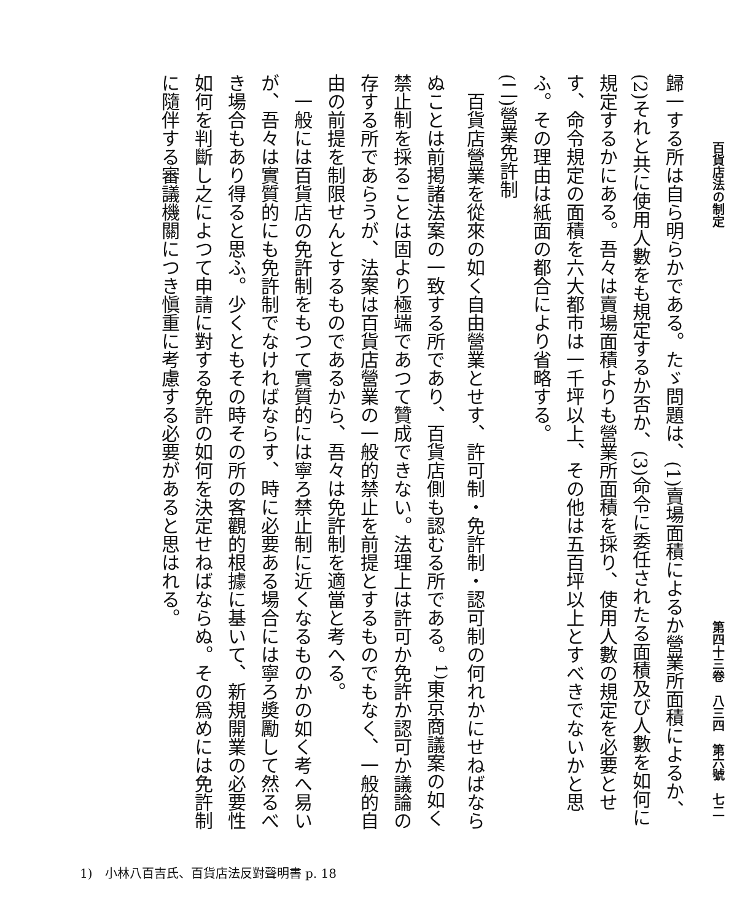百貨店法の制定 第四十三卷　八三四　第六號　七二
歸一する所は自ら明らかである。たゞ問題は、(1)賣場面積によるか營業所面積によるか、(2)それと共に使用人數をも規定するか否か、(3)命令に委任されたる面積及び人數を如何に規定するかにある。吾々は賣場面積よりも營業所面積を採り、使用人數の規定を必要とせす、命令規定の面積を六大都市は一千坪以上、その他は五百坪以上とすべきでないかと思ふ。その理由は紙面の都合により省略する。
(二)營業免許制
　百貨店營業を從來の如く自由營業とせす、許可制・免許制・認可制の何れかにせねばならぬことは前掲諸法案の一致する所であり、百貨店側も認むる所である。<sup>1)</sup>東京商議案の如く禁止制を採ることは固より極端であつて贊成できない。法理上は許可か免許か認可か議論の存する所であらうが、法案は百貨店營業の一般的禁止を前提とするものでもなく、一般的自由の前提を制限せんとするものであるから、吾々は免許制を適當と考へる。
　一般には百貨店の免許制をもつて實質的には寧ろ禁止制に近くなるものかの如く考へ易いが、吾々は實質的にも免許制でなければならす、時に必要ある場合には寧ろ奬勵して然るべき場合もあり得ると思ふ。少くともその時その所の客觀的根據に基いて、新規開業の必要性如何を判斷し之によつて申請に對する免許の如何を決定せねばならぬ。その爲めには免許制に隨伴する審議機關につき愼重に考慮する必要があると思はれる。
1)　小林八百吉氏、百貨店法反對聲明書 p. 18